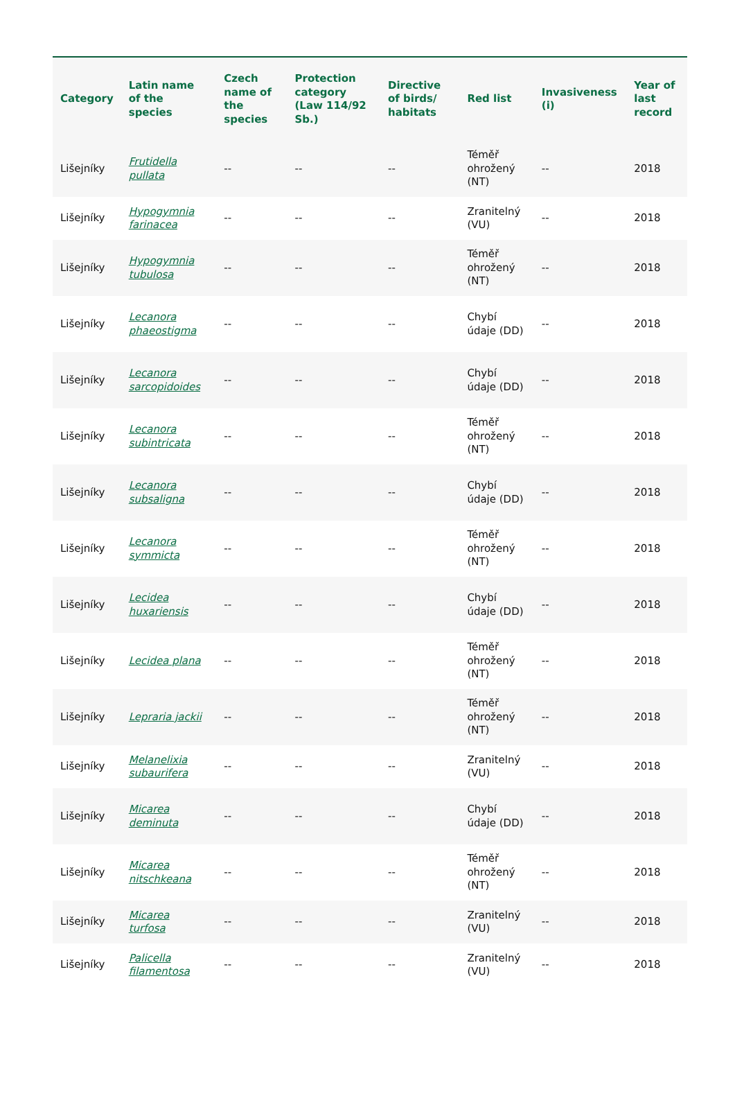| Category | Latin name of the species | Czech name of the species | Protection category (Law 114/92 Sb.) | Directive of birds/ habitats | Red list | Invasiveness (i) | Year of last record |
| --- | --- | --- | --- | --- | --- | --- | --- |
| Lišejníky | Frutidella pullata | -- | -- | -- | Téměř ohrožený (NT) | -- | 2018 |
| Lišejníky | Hypogymnia farinacea | -- | -- | -- | Zranitelný (VU) | -- | 2018 |
| Lišejníky | Hypogymnia tubulosa | -- | -- | -- | Téměř ohrožený (NT) | -- | 2018 |
| Lišejníky | Lecanora phaeostigma | -- | -- | -- | Chybí údaje (DD) | -- | 2018 |
| Lišejníky | Lecanora sarcopidoides | -- | -- | -- | Chybí údaje (DD) | -- | 2018 |
| Lišejníky | Lecanora subintricata | -- | -- | -- | Téměř ohrožený (NT) | -- | 2018 |
| Lišejníky | Lecanora subsaligna | -- | -- | -- | Chybí údaje (DD) | -- | 2018 |
| Lišejníky | Lecanora symmicta | -- | -- | -- | Téměř ohrožený (NT) | -- | 2018 |
| Lišejníky | Lecidea huxariensis | -- | -- | -- | Chybí údaje (DD) | -- | 2018 |
| Lišejníky | Lecidea plana | -- | -- | -- | Téměř ohrožený (NT) | -- | 2018 |
| Lišejníky | Lepraria jackii | -- | -- | -- | Téměř ohrožený (NT) | -- | 2018 |
| Lišejníky | Melanelixia subaurifera | -- | -- | -- | Zranitelný (VU) | -- | 2018 |
| Lišejníky | Micarea deminuta | -- | -- | -- | Chybí údaje (DD) | -- | 2018 |
| Lišejníky | Micarea nitschkeana | -- | -- | -- | Téměř ohrožený (NT) | -- | 2018 |
| Lišejníky | Micarea turfosa | -- | -- | -- | Zranitelný (VU) | -- | 2018 |
| Lišejníky | Palicella filamentosa | -- | -- | -- | Zranitelný (VU) | -- | 2018 |